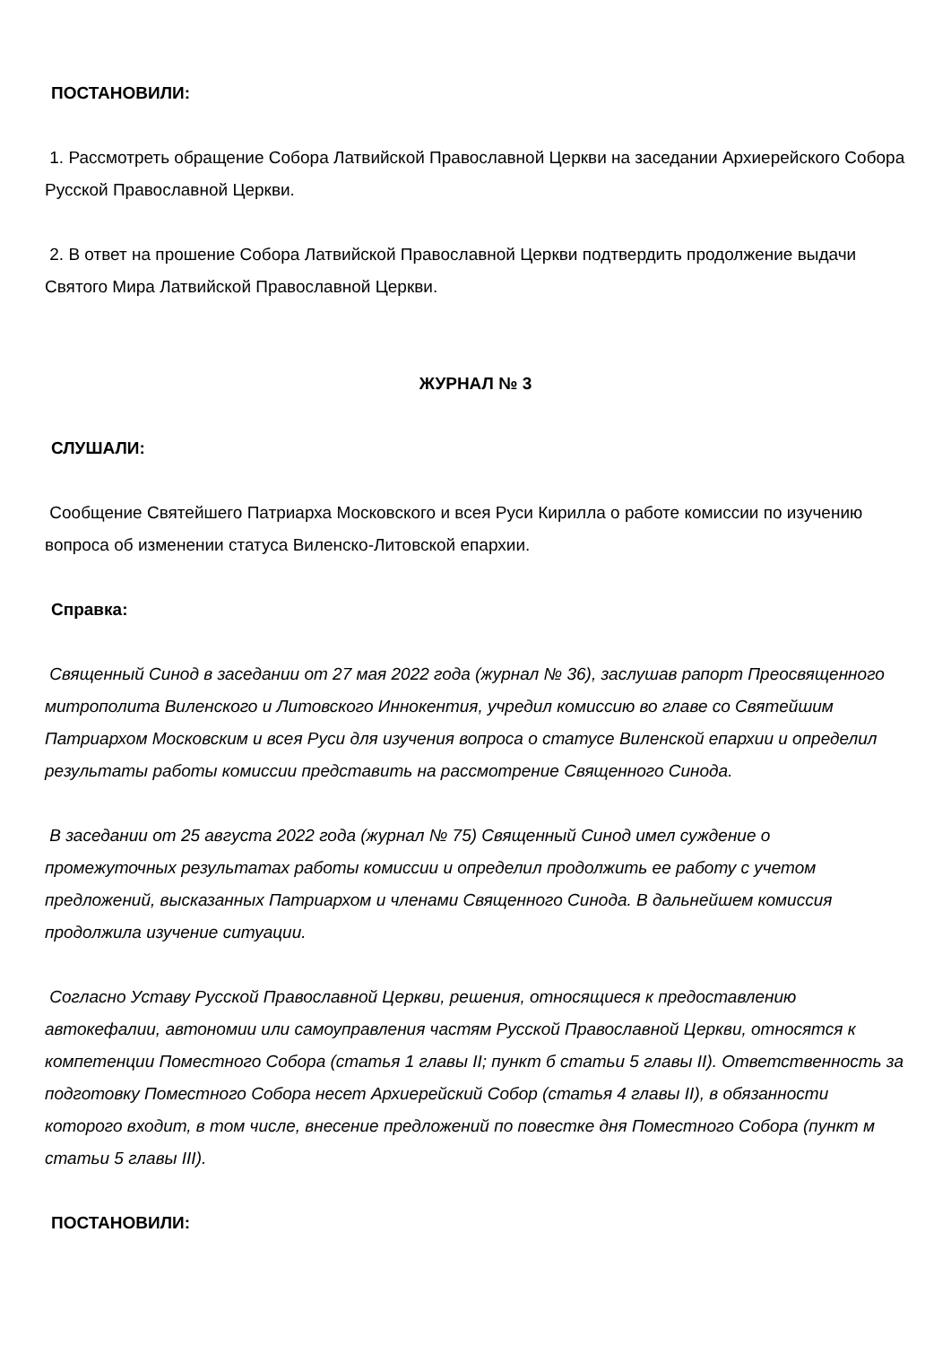ПОСТАНОВИЛИ:
1. Рассмотреть обращение Собора Латвийской Православной Церкви на заседании Архиерейского Собора Русской Православной Церкви.
2. В ответ на прошение Собора Латвийской Православной Церкви подтвердить продолжение выдачи Святого Мира Латвийской Православной Церкви.
ЖУРНАЛ № 3
СЛУШАЛИ:
Сообщение Святейшего Патриарха Московского и всея Руси Кирилла о работе комиссии по изучению вопроса об изменении статуса Виленско-Литовской епархии.
Справка:
Священный Синод в заседании от 27 мая 2022 года (журнал № 36), заслушав рапорт Преосвященного митрополита Виленского и Литовского Иннокентия, учредил комиссию во главе со Святейшим Патриархом Московским и всея Руси для изучения вопроса о статусе Виленской епархии и определил результаты работы комиссии представить на рассмотрение Священного Синода.
В заседании от 25 августа 2022 года (журнал № 75) Священный Синод имел суждение о промежуточных результатах работы комиссии и определил продолжить ее работу с учетом предложений, высказанных Патриархом и членами Священного Синода. В дальнейшем комиссия продолжила изучение ситуации.
Согласно Уставу Русской Православной Церкви, решения, относящиеся к предоставлению автокефалии, автономии или самоуправления частям Русской Православной Церкви, относятся к компетенции Поместного Собора (статья 1 главы II; пункт б статьи 5 главы II). Ответственность за подготовку Поместного Собора несет Архиерейский Собор (статья 4 главы II), в обязанности которого входит, в том числе, внесение предложений по повестке дня Поместного Собора (пункт м статьи 5 главы III).
ПОСТАНОВИЛИ: